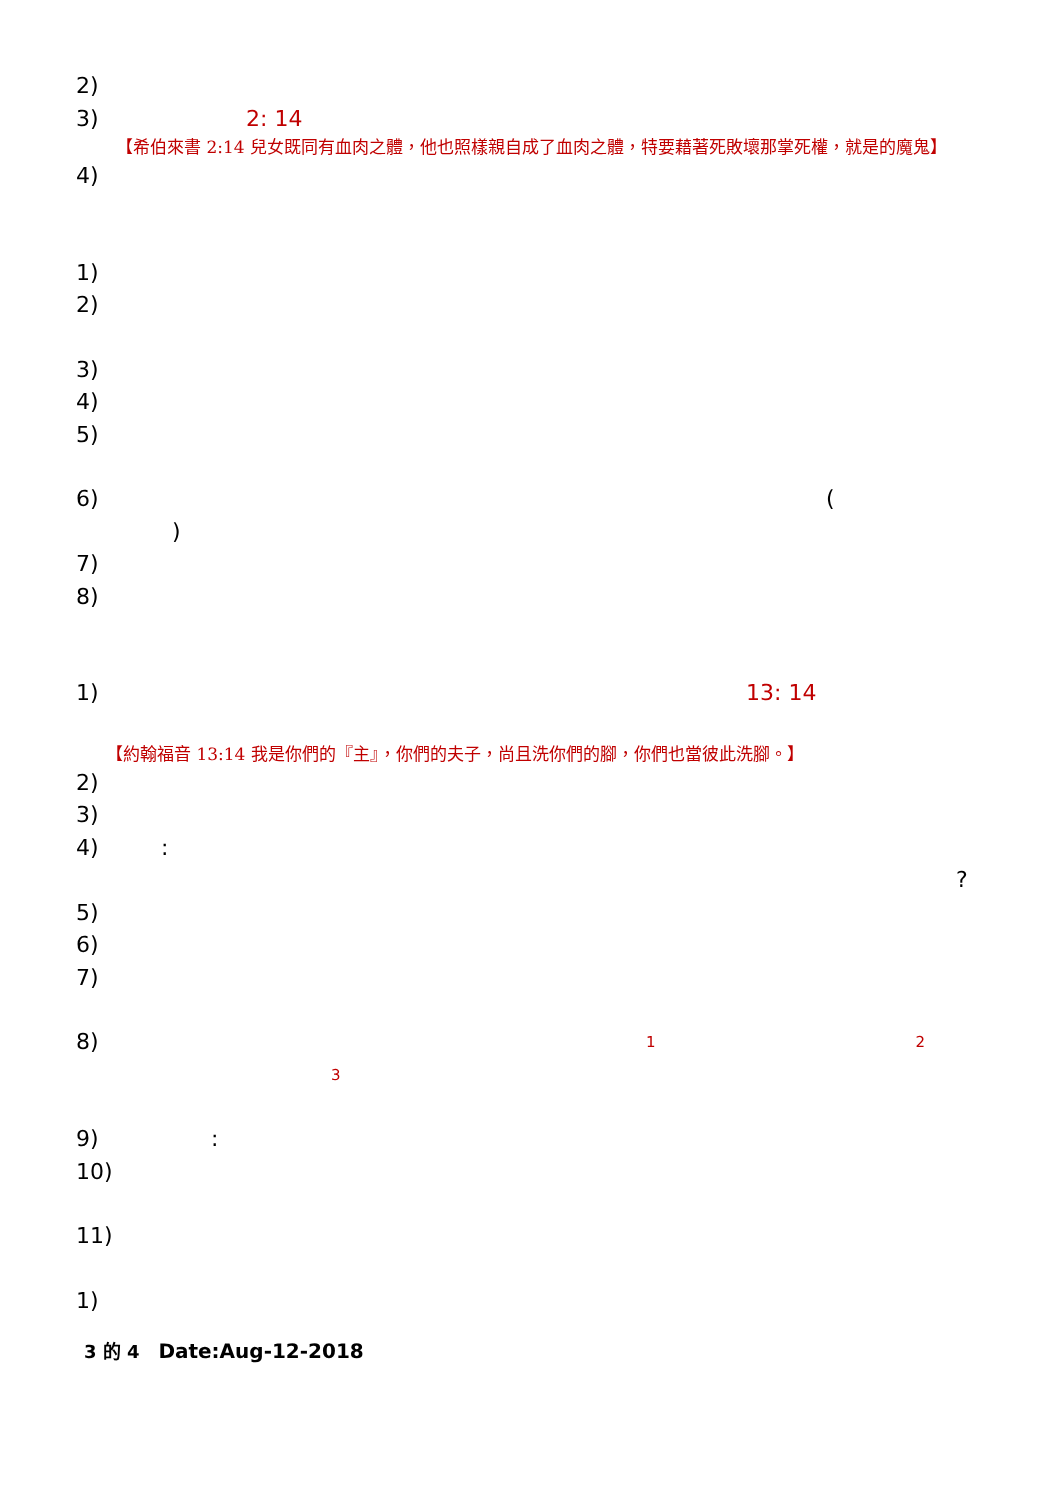2)
3) 2: 14
【希伯來書 2:14 兒女既同有血肉之體，他也照樣親自成了血肉之體，特要藉著死敗壞那掌死權，就是的魔鬼】
4)
1)
2)
3)
4)
5)
6) (
)
7)
8)
1) 13: 14
【約翰福音 13:14 我是你們的『主』，你們的夫子，尚且洗你們的腳，你們也當彼此洗腳。】
2)
3)
4):
?
5)
6)
7)
8) 1 2
3
9):
10)
11)
1)
3 的 4 Date:Aug-12-2018